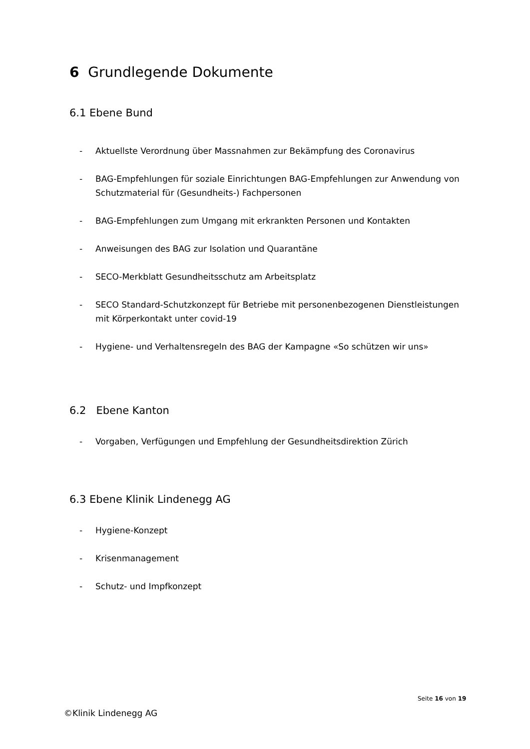6 Grundlegende Dokumente
6.1 Ebene Bund
- Aktuellste Verordnung über Massnahmen zur Bekämpfung des Coronavirus
- BAG-Empfehlungen für soziale Einrichtungen BAG-Empfehlungen zur Anwendung von Schutzmaterial für (Gesundheits-) Fachpersonen
- BAG-Empfehlungen zum Umgang mit erkrankten Personen und Kontakten
- Anweisungen des BAG zur Isolation und Quarantäne
- SECO-Merkblatt Gesundheitsschutz am Arbeitsplatz
- SECO Standard-Schutzkonzept für Betriebe mit personenbezogenen Dienstleistungen mit Körperkontakt unter covid-19
- Hygiene- und Verhaltensregeln des BAG der Kampagne «So schützen wir uns»
6.2 Ebene Kanton
- Vorgaben, Verfügungen und Empfehlung der Gesundheitsdirektion Zürich
6.3 Ebene Klinik Lindenegg AG
- Hygiene-Konzept
- Krisenmanagement
- Schutz- und Impfkonzept
Seite 16 von 19
©Klinik Lindenegg AG